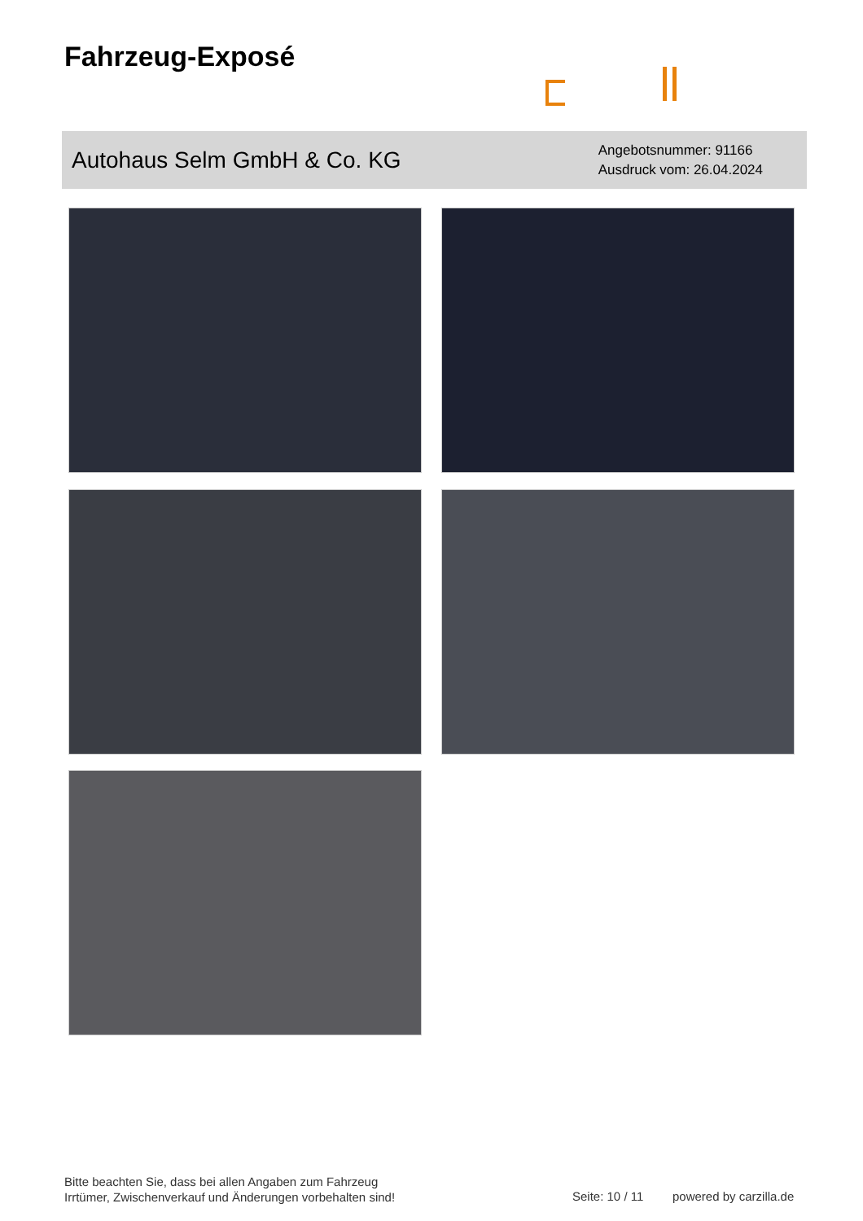Fahrzeug-Exposé
Autohaus Selm GmbH & Co. KG
Angebotsnummer: 91166
Ausdruck vom: 26.04.2024
Bitte beachten Sie, dass bei allen Angaben zum Fahrzeug
Irrtümer, Zwischenverkauf und Änderungen vorbehalten sind!
Seite: 10 / 11 powered by carzilla.de